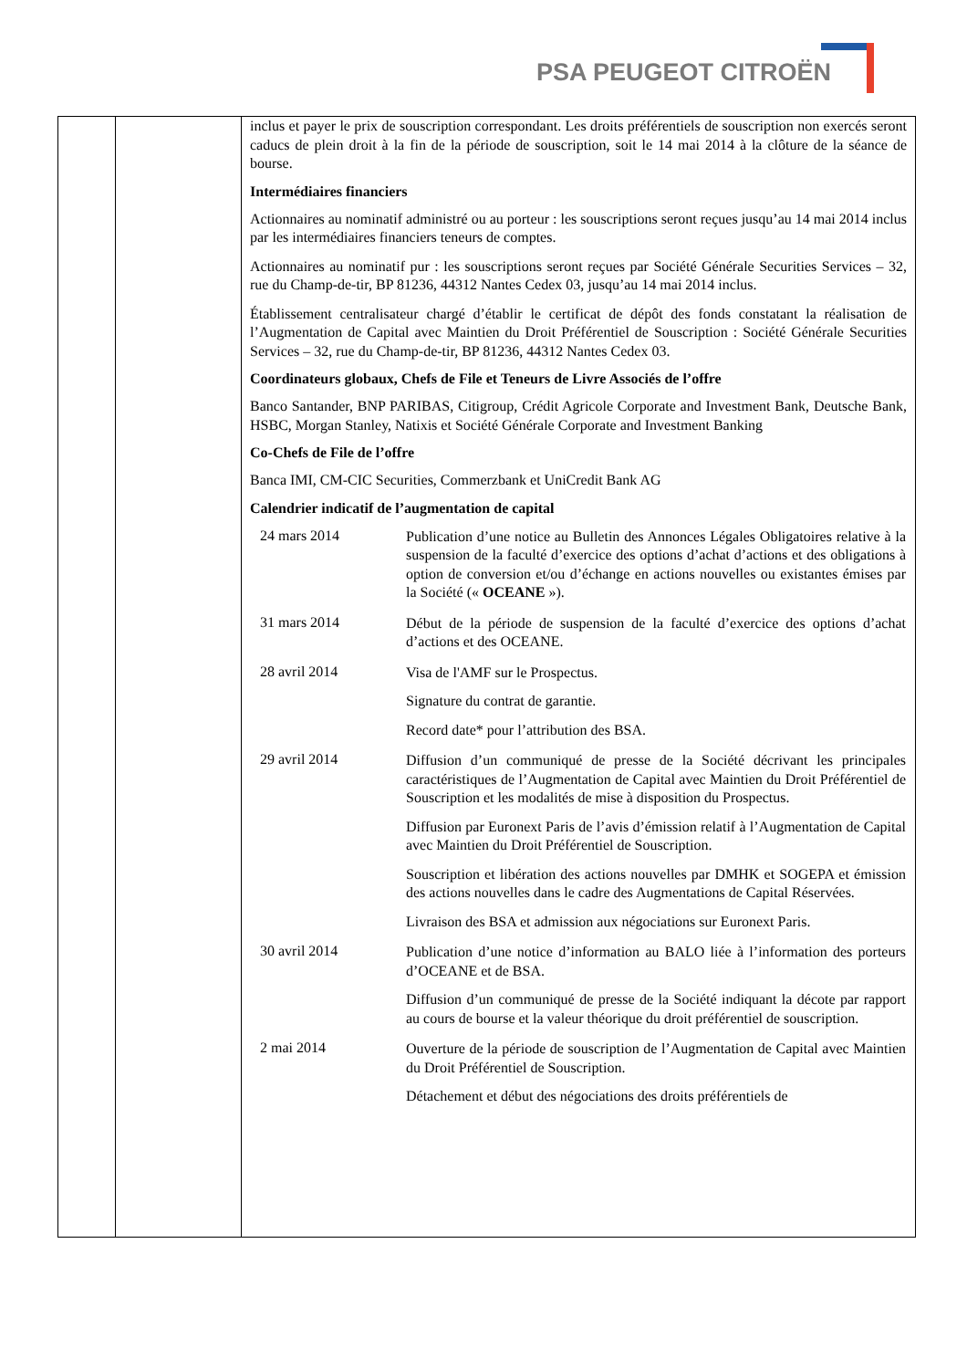PSA PEUGEOT CITROËN
| | | inclus et payer le prix de souscription correspondant. Les droits préférentiels de souscription non exercés seront caducs de plein droit à la fin de la période de souscription, soit le 14 mai 2014 à la clôture de la séance de bourse. Intermédiaires financiers Actionnaires au nominatif administré ou au porteur : les souscriptions seront reçues jusqu’au 14 mai 2014 inclus par les intermédiaires financiers teneurs de comptes. Actionnaires au nominatif pur : les souscriptions seront reçues par Société Générale Securities Services – 32, rue du Champ-de-tir, BP 81236, 44312 Nantes Cedex 03, jusqu’au 14 mai 2014 inclus. Établissement centralisateur chargé d’établir le certificat de dépôt des fonds constatant la réalisation de l’Augmentation de Capital avec Maintien du Droit Préférentiel de Souscription : Société Générale Securities Services – 32, rue du Champ-de-tir, BP 81236, 44312 Nantes Cedex 03. Coordinateurs globaux, Chefs de File et Teneurs de Livre Associés de l’offre Banco Santander, BNP PARIBAS, Citigroup, Crédit Agricole Corporate and Investment Bank, Deutsche Bank, HSBC, Morgan Stanley, Natixis et Société Générale Corporate and Investment Banking Co-Chefs de File de l’offre Banca IMI, CM-CIC Securities, Commerzbank et UniCredit Bank AG Calendrier indicatif de l’augmentation de capital / 24 mars 2014 / Publication d’une notice au Bulletin des Annonces Légales Obligatoires relative à la suspension de la faculté d’exercice des options d’achat d’actions et des obligations à option de conversion et/ou d’échange en actions nouvelles ou existantes émises par la Société (« OCEANE »). / / 31 mars 2014 / Début de la période de suspension de la faculté d’exercice des options d’achat d’actions et des OCEANE. / / 28 avril 2014 / Visa de l'AMF sur le Prospectus. Signature du contrat de garantie. Record date* pour l’attribution des BSA. / / 29 avril 2014 / Diffusion d’un communiqué de presse de la Société décrivant les principales caractéristiques de l’Augmentation de Capital avec Maintien du Droit Préférentiel de Souscription et les modalités de mise à disposition du Prospectus. Diffusion par Euronext Paris de l’avis d’émission relatif à l’Augmentation de Capital avec Maintien du Droit Préférentiel de Souscription. Souscription et libération des actions nouvelles par DMHK et SOGEPA et émission des actions nouvelles dans le cadre des Augmentations de Capital Réservées. Livraison des BSA et admission aux négociations sur Euronext Paris. / / 30 avril 2014 / Publication d’une notice d’information au BALO liée à l’information des porteurs d’OCEANE et de BSA. Diffusion d’un communiqué de presse de la Société indiquant la décote par rapport au cours de bourse et la valeur théorique du droit préférentiel de souscription. / / 2 mai 2014 / Ouverture de la période de souscription de l’Augmentation de Capital avec Maintien du Droit Préférentiel de Souscription. Détachement et début des négociations des droits préférentiels de / |